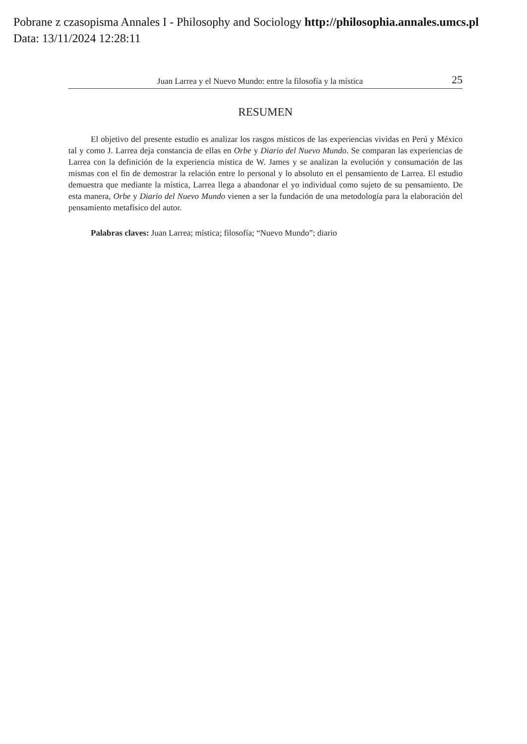Pobrane z czasopisma Annales I - Philosophy and Sociology http://philosophia.annales.umcs.pl
Data: 13/11/2024 12:28:11
Juan Larrea y el Nuevo Mundo: entre la filosofía y la mística 25
RESUMEN
El objetivo del presente estudio es analizar los rasgos místicos de las experiencias vividas en Perú y México tal y como J. Larrea deja constancia de ellas en Orbe y Diario del Nuevo Mundo. Se comparan las experiencias de Larrea con la definición de la experiencia mística de W. James y se analizan la evolución y consumación de las mismas con el fin de demostrar la relación entre lo personal y lo absoluto en el pensamiento de Larrea. El estudio demuestra que mediante la mística, Larrea llega a abandonar el yo individual como sujeto de su pensamiento. De esta manera, Orbe y Diario del Nuevo Mundo vienen a ser la fundación de una metodología para la elaboración del pensamiento metafísico del autor.
Palabras claves: Juan Larrea; mística; filosofía; “Nuevo Mundo”; diario